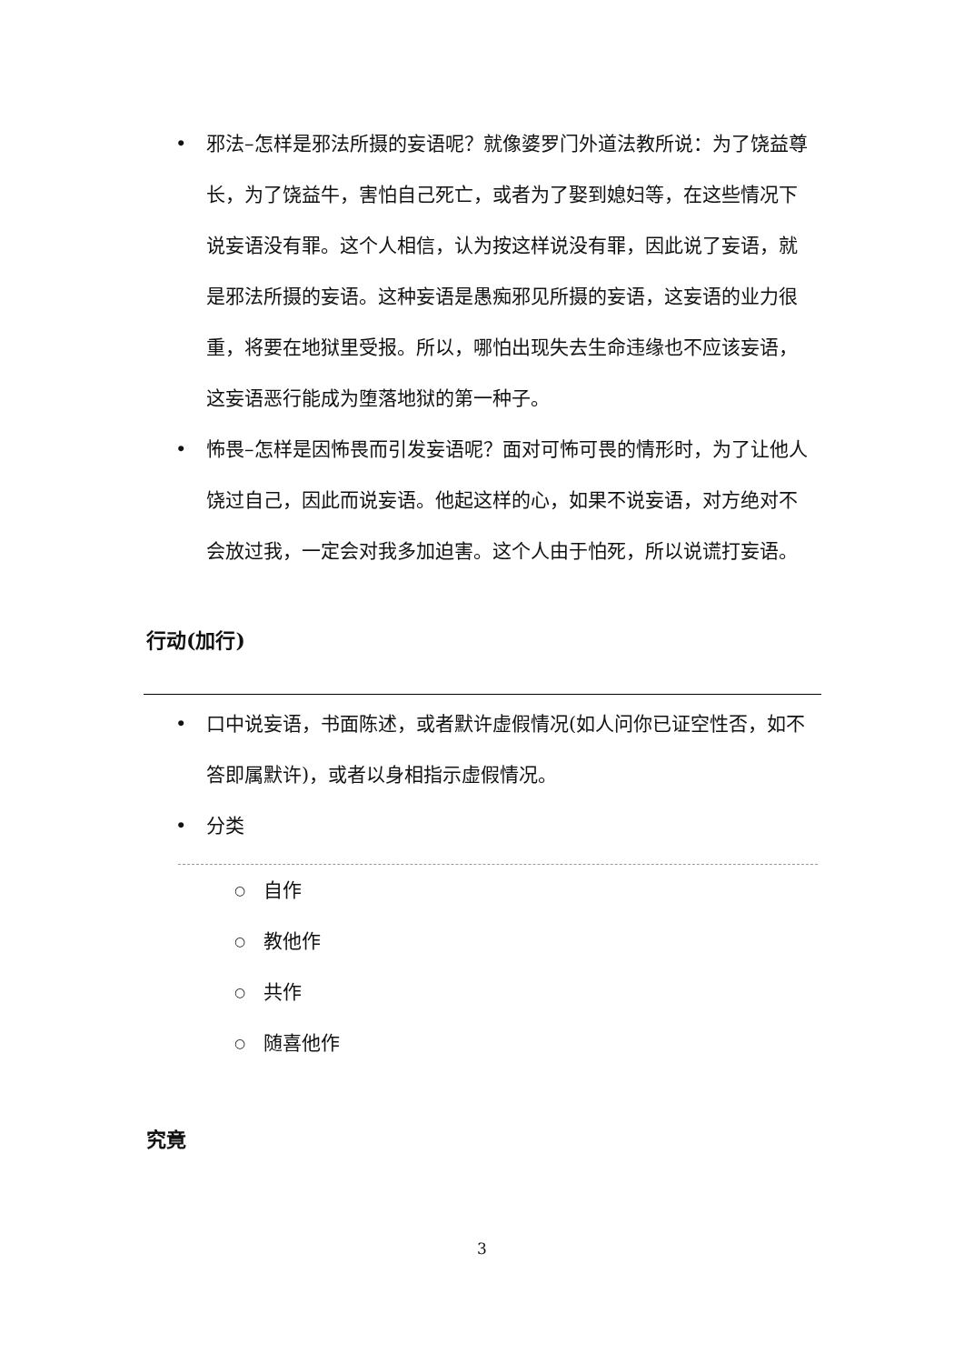• 邪法–怎样是邪法所摄的妄语呢？就像婆罗门外道法教所说：为了饶益尊长，为了饶益牛，害怕自己死亡，或者为了娶到媳妇等，在这些情况下说妄语没有罪。这个人相信，认为按这样说没有罪，因此说了妄语，就是邪法所摄的妄语。这种妄语是愚痴邪见所摄的妄语，这妄语的业力很重，将要在地狱里受报。所以，哪怕出现失去生命违缘也不应该妄语，这妄语恶行能成为堕落地狱的第一种子。
• 怖畏–怎样是因怖畏而引发妄语呢？面对可怖可畏的情形时，为了让他人饶过自己，因此而说妄语。他起这样的心，如果不说妄语，对方绝对不会放过我，一定会对我多加迫害。这个人由于怕死，所以说谎打妄语。
行动(加行)
• 口中说妄语，书面陈述，或者默许虚假情况(如人问你已证空性否，如不答即属默许)，或者以身相指示虚假情况。
• 分类
○ 自作
○ 教他作
○ 共作
○ 随喜他作
究竟
3